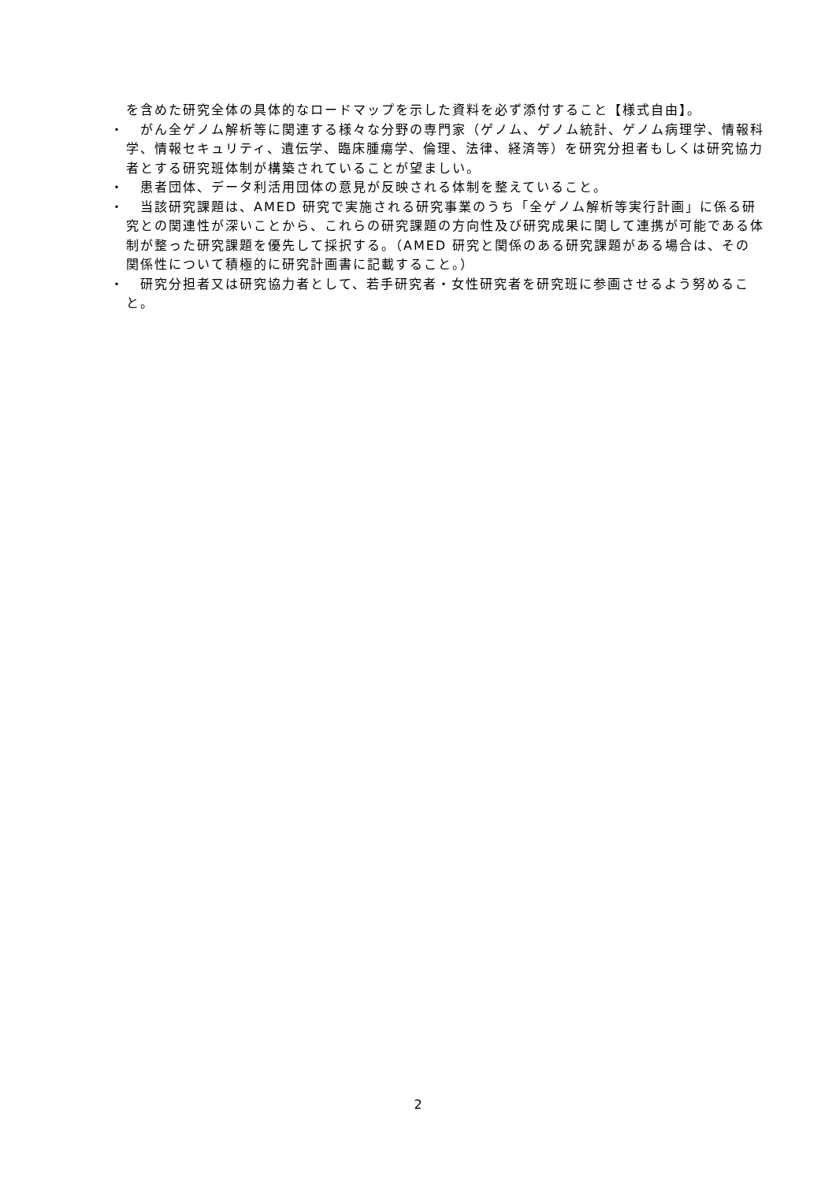を含めた研究全体の具体的なロードマップを示した資料を必ず添付すること【様式自由】。
・　がん全ゲノム解析等に関連する様々な分野の専門家（ゲノム、ゲノム統計、ゲノム病理学、情報科学、情報セキュリティ、遺伝学、臨床腫瘍学、倫理、法律、経済等）を研究分担者もしくは研究協力者とする研究班体制が構築されていることが望ましい。
・　患者団体、データ利活用団体の意見が反映される体制を整えていること。
・　当該研究課題は、AMED 研究で実施される研究事業のうち「全ゲノム解析等実行計画」に係る研究との関連性が深いことから、これらの研究課題の方向性及び研究成果に関して連携が可能である体制が整った研究課題を優先して採択する。（AMED 研究と関係のある研究課題がある場合は、その関係性について積極的に研究計画書に記載すること。）
・　研究分担者又は研究協力者として、若手研究者・女性研究者を研究班に参画させるよう努めること。
2